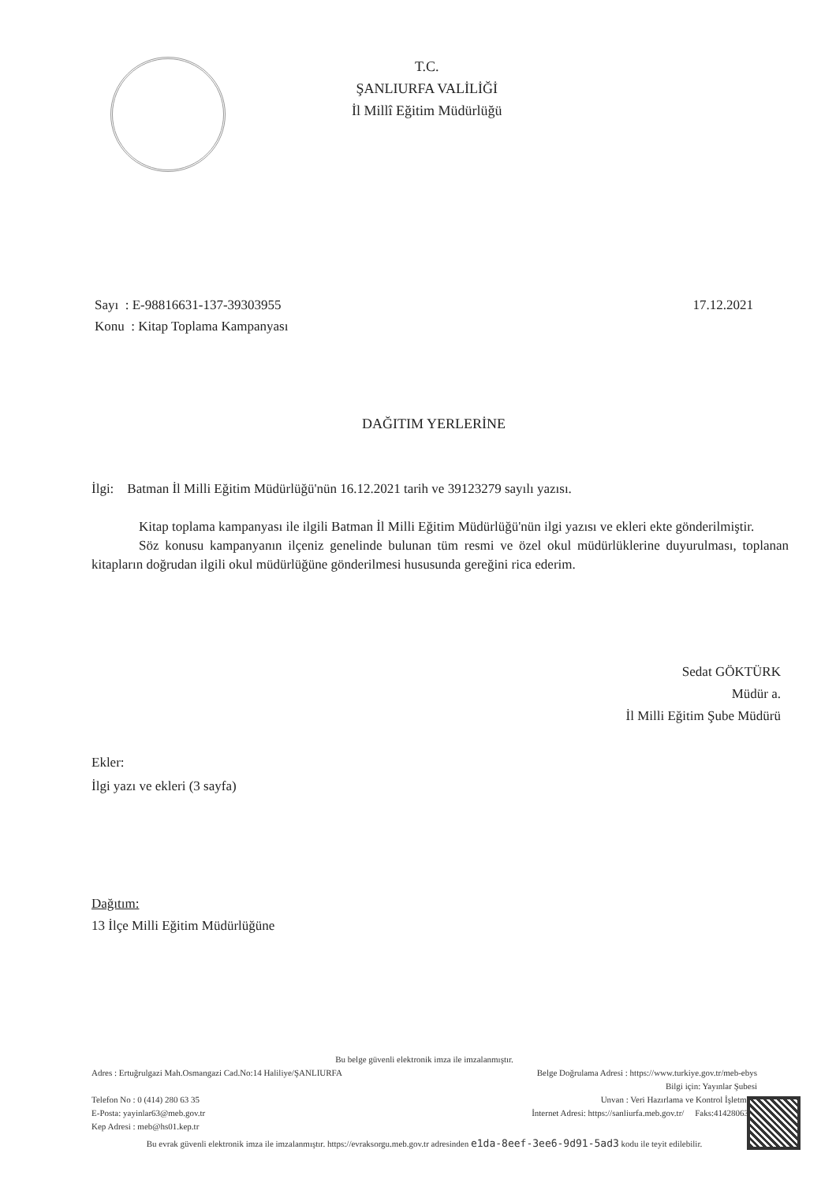T.C.
ŞANLIURFA VALİLİĞİ
İl Millî Eğitim Müdürlüğü
Sayı : E-98816631-137-39303955
Konu : Kitap Toplama Kampanyası
17.12.2021
DAĞITIM YERLERİNE
İlgi: Batman İl Milli Eğitim Müdürlüğü'nün 16.12.2021 tarih ve 39123279 sayılı yazısı.
Kitap toplama kampanyası ile ilgili Batman İl Milli Eğitim Müdürlüğü'nün ilgi yazısı ve ekleri ekte gönderilmiştir.
Söz konusu kampanyanın ilçeniz genelinde bulunan tüm resmi ve özel okul müdürlüklerine duyurulması, toplanan kitapların doğrudan ilgili okul müdürlüğüne gönderilmesi hususunda gereğini rica ederim.
Sedat GÖKTÜRK
Müdür a.
İl Milli Eğitim Şube Müdürü
Ekler:
İlgi yazı ve ekleri (3 sayfa)
Dağıtım:
13 İlçe Milli Eğitim Müdürlüğüne
Bu belge güvenli elektronik imza ile imzalanmıştır.
Adres : Ertuğrulgazi Mah.Osmangazi Cad.No:14 Haliliye/ŞANLIURFA Belge Doğrulama Adresi : https://www.turkiye.gov.tr/meb-ebys
Bilgi için: Yayınlar Şubesi
Telefon No : 0 (414) 280 63 35 Unvan : Veri Hazırlama ve Kontrol İşletmeni
E-Posta: yayinlar63@meb.gov.tr İnternet Adresi: https://sanliurfa.meb.gov.tr/ Faks:4142806399
Kep Adresi : meb@hs01.kep.tr
Bu evrak güvenli elektronik imza ile imzalanmıştır. https://evraksorgu.meb.gov.tr adresinden e1da-8eef-3ee6-9d91-5ad3 kodu ile teyit edilebilir.